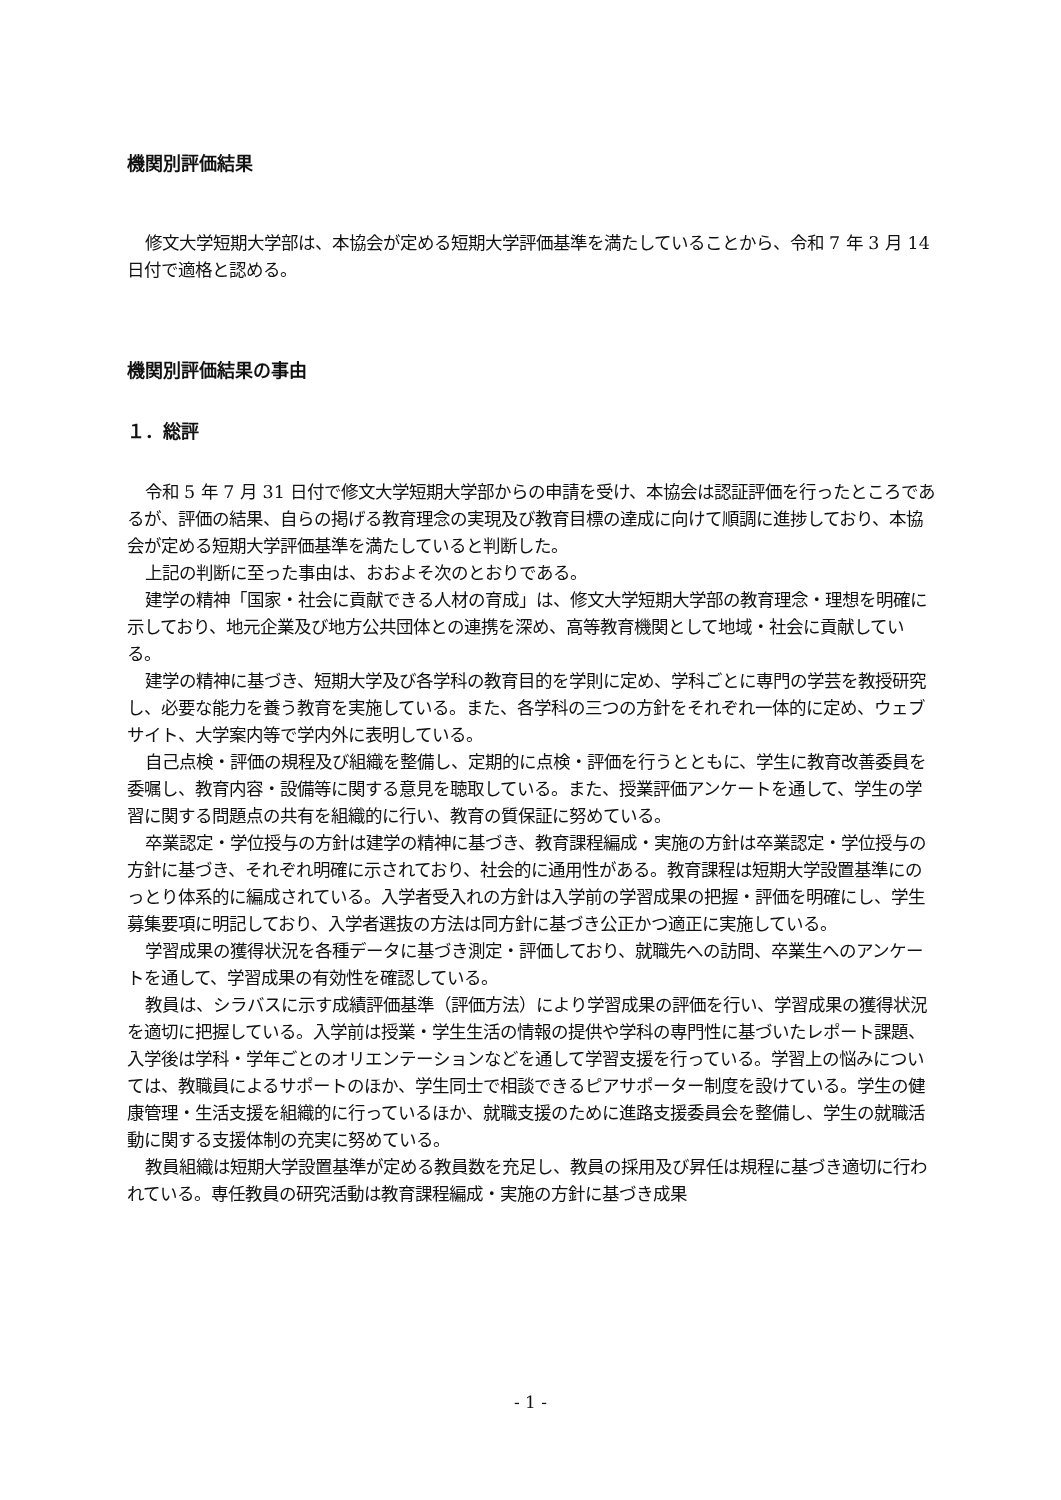機関別評価結果
修文大学短期大学部は、本協会が定める短期大学評価基準を満たしていることから、令和 7 年 3 月 14 日付で適格と認める。
機関別評価結果の事由
１．総評
令和 5 年 7 月 31 日付で修文大学短期大学部からの申請を受け、本協会は認証評価を行ったところであるが、評価の結果、自らの掲げる教育理念の実現及び教育目標の達成に向けて順調に進捗しており、本協会が定める短期大学評価基準を満たしていると判断した。
上記の判断に至った事由は、おおよそ次のとおりである。
建学の精神「国家・社会に貢献できる人材の育成」は、修文大学短期大学部の教育理念・理想を明確に示しており、地元企業及び地方公共団体との連携を深め、高等教育機関として地域・社会に貢献している。
建学の精神に基づき、短期大学及び各学科の教育目的を学則に定め、学科ごとに専門の学芸を教授研究し、必要な能力を養う教育を実施している。また、各学科の三つの方針をそれぞれ一体的に定め、ウェブサイト、大学案内等で学内外に表明している。
自己点検・評価の規程及び組織を整備し、定期的に点検・評価を行うとともに、学生に教育改善委員を委嘱し、教育内容・設備等に関する意見を聴取している。また、授業評価アンケートを通して、学生の学習に関する問題点の共有を組織的に行い、教育の質保証に努めている。
卒業認定・学位授与の方針は建学の精神に基づき、教育課程編成・実施の方針は卒業認定・学位授与の方針に基づき、それぞれ明確に示されており、社会的に通用性がある。教育課程は短期大学設置基準にのっとり体系的に編成されている。入学者受入れの方針は入学前の学習成果の把握・評価を明確にし、学生募集要項に明記しており、入学者選抜の方法は同方針に基づき公正かつ適正に実施している。
学習成果の獲得状況を各種データに基づき測定・評価しており、就職先への訪問、卒業生へのアンケートを通して、学習成果の有効性を確認している。
教員は、シラバスに示す成績評価基準（評価方法）により学習成果の評価を行い、学習成果の獲得状況を適切に把握している。入学前は授業・学生生活の情報の提供や学科の専門性に基づいたレポート課題、入学後は学科・学年ごとのオリエンテーションなどを通して学習支援を行っている。学習上の悩みについては、教職員によるサポートのほか、学生同士で相談できるピアサポーター制度を設けている。学生の健康管理・生活支援を組織的に行っているほか、就職支援のために進路支援委員会を整備し、学生の就職活動に関する支援体制の充実に努めている。
教員組織は短期大学設置基準が定める教員数を充足し、教員の採用及び昇任は規程に基づき適切に行われている。専任教員の研究活動は教育課程編成・実施の方針に基づき成果
- 1 -